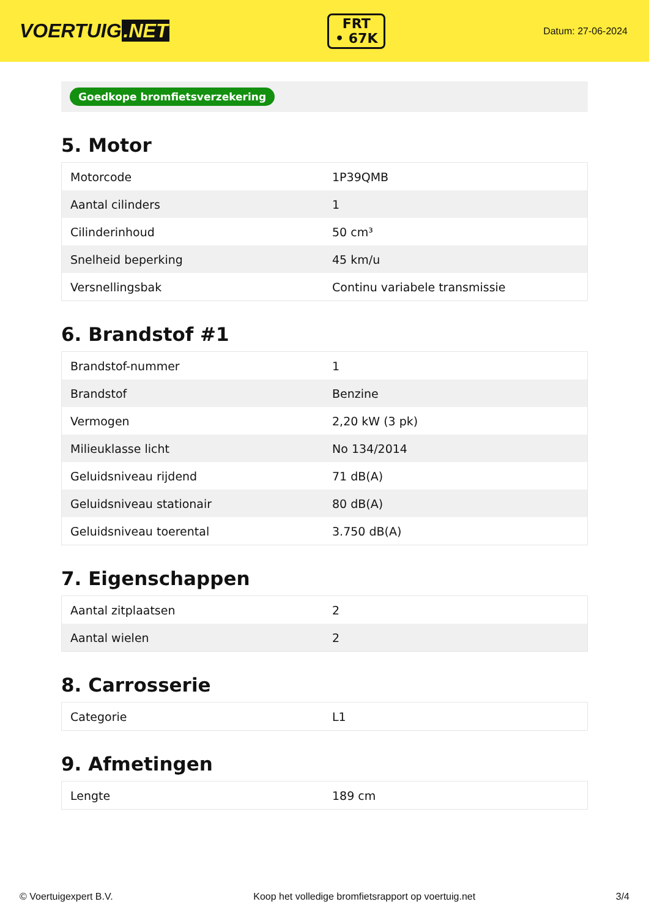VOERTUIG.NET
FRT
• 67K
Datum: 27-06-2024
Goedkope bromfietsverzekering
5. Motor
| Motorcode | 1P39QMB |
| Aantal cilinders | 1 |
| Cilinderinhoud | 50 cm³ |
| Snelheid beperking | 45 km/u |
| Versnellingsbak | Continu variabele transmissie |
6. Brandstof #1
| Brandstof-nummer | 1 |
| Brandstof | Benzine |
| Vermogen | 2,20 kW (3 pk) |
| Milieuklasse licht | No 134/2014 |
| Geluidsniveau rijdend | 71 dB(A) |
| Geluidsniveau stationair | 80 dB(A) |
| Geluidsniveau toerental | 3.750 dB(A) |
7. Eigenschappen
| Aantal zitplaatsen | 2 |
| Aantal wielen | 2 |
8. Carrosserie
| Categorie | L1 |
9. Afmetingen
| Lengte | 189 cm |
© Voertuigexpert B.V. Koop het volledige bromfietsrapport op voertuig.net 3/4